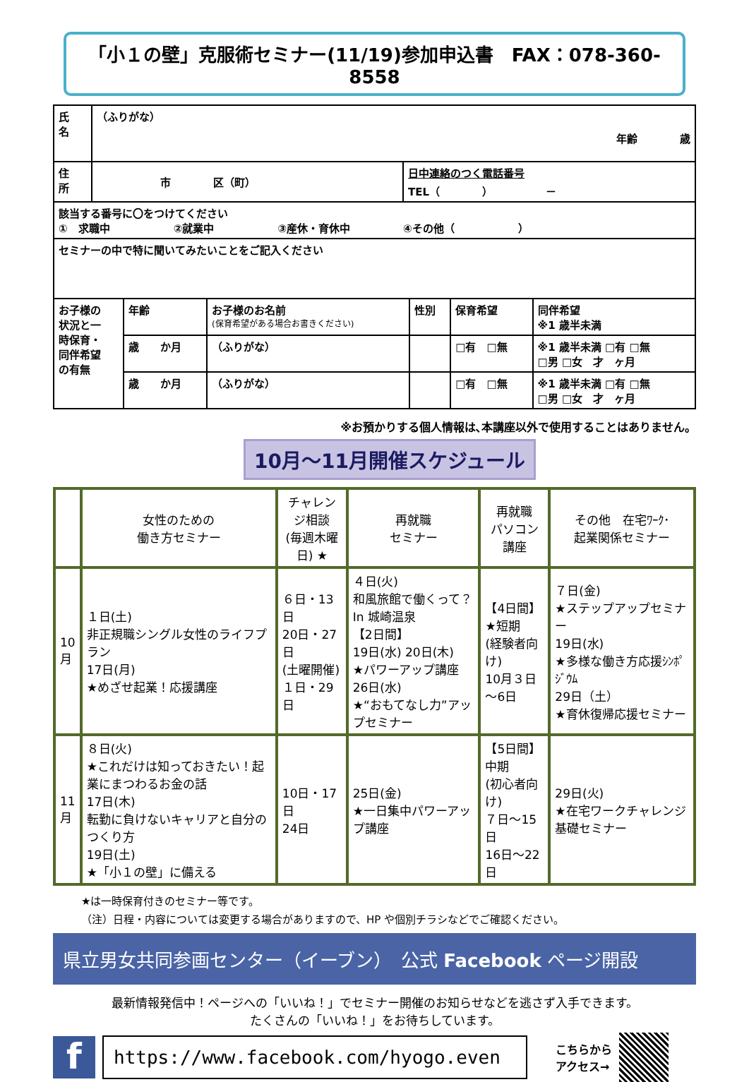「小１の壁」克服術セミナー(11/19)参加申込書　FAX：078-360-8558
| 氏 名 | （ふりがな） 年齢 歳 | |
| 住 所 | 市 区（町） | 日中連絡のつく電話番号 TEL（ ） － |
| 該当する番号に〇をつけてください ① 求職中 ②就業中 ③産休・育休中 ④その他（ ） | | |
| セミナーの中で特に聞いてみたいことをご記入ください | | |
| お子様の 状況と一 時保育・ 同伴希望 の有無 | 年齢 | お子様のお名前 (保育希望がある場合お書きください) | 性別 | 保育希望 | 同伴希望 ※1 歳半未満 |
| | 歳 か月 | （ふりがな） | | □有 □無 | ※1 歳半未満 □有 □無 □男 □女 才 ヶ月 |
| | 歳 か月 | （ふりがな） | | □有 □無 | ※1 歳半未満 □有 □無 □男 □女 才 ヶ月 |
※お預かりする個人情報は､本講座以外で使用することはありません。
10月～11月開催スケジュール
| | 女性のための 働き方セミナー | チャレンジ相談 (毎週木曜日) ★ | 再就職 セミナー | 再就職 パソコン講座 | その他 在宅ﾜｰｸ･ 起業関係セミナー |
| --- | --- | --- | --- | --- | --- |
| 10 月 | １日(土) 非正規職シングル女性のライフプラン 17日(月) ★めざせ起業！応援講座 | ６日・13日 20日・27日 (土曜開催) １日・29日 | ４日(火) 和風旅館で働くって？ In 城崎温泉 【2日間】 19日(水) 20日(木) ★パワーアップ講座 26日(水) ★“おもてなし力”アップセミナー | 【4日間】 ★短期 (経験者向け) 10月３日～6日 | ７日(金) ★ステップアップセミナー 19日(水) ★多様な働き方応援ｼﾝﾎﾟｼﾞｳﾑ 29日（土） ★育休復帰応援セミナー |
| 11 月 | ８日(火) ★これだけは知っておきたい！起業にまつわるお金の話 17日(木) 転勤に負けないキャリアと自分のつくり方 19日(土) ★「小１の壁」に備える | 10日・17日 24日 | 25日(金) ★一日集中パワーアップ講座 | 【5日間】 中期 (初心者向け) ７日～15日 16日～22日 | 29日(火) ★在宅ワークチャレンジ基礎セミナー |
★は一時保育付きのセミナー等です。
（注）日程・内容については変更する場合がありますので、HP や個別チラシなどでご確認ください。
県立男女共同参画センター（イーブン）　公式 Facebook ページ開設
最新情報発信中！ページへの「いいね！」でセミナー開催のお知らせなどを逃さず入手できます。
たくさんの「いいね！」をお待ちしています。
f
https://www.facebook.com/hyogo.even
こちらから
アクセス→